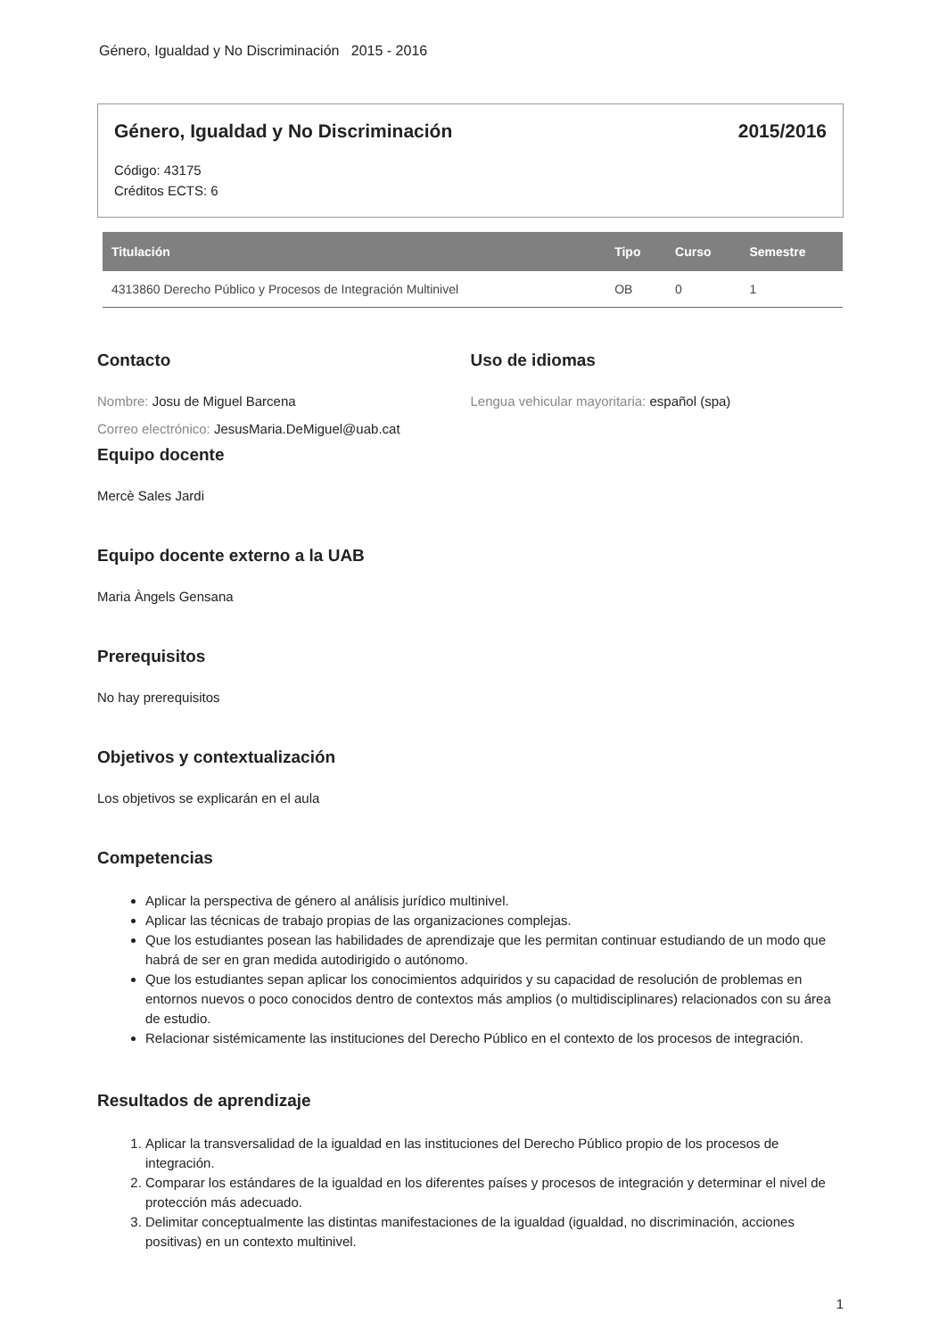Género, Igualdad y No Discriminación 2015 - 2016
Género, Igualdad y No Discriminación 2015/2016
Código: 43175
Créditos ECTS: 6
| Titulación | Tipo | Curso | Semestre |
| --- | --- | --- | --- |
| 4313860 Derecho Público y Procesos de Integración Multinivel | OB | 0 | 1 |
Contacto
Nombre: Josu de Miguel Barcena
Correo electrónico: JesusMaria.DeMiguel@uab.cat
Uso de idiomas
Lengua vehicular mayoritaria: español (spa)
Equipo docente
Mercè Sales Jardi
Equipo docente externo a la UAB
Maria Àngels Gensana
Prerequisitos
No hay prerequisitos
Objetivos y contextualización
Los objetivos se explicarán en el aula
Competencias
Aplicar la perspectiva de género al análisis jurídico multinivel.
Aplicar las técnicas de trabajo propias de las organizaciones complejas.
Que los estudiantes posean las habilidades de aprendizaje que les permitan continuar estudiando de un modo que habrá de ser en gran medida autodirigido o autónomo.
Que los estudiantes sepan aplicar los conocimientos adquiridos y su capacidad de resolución de problemas en entornos nuevos o poco conocidos dentro de contextos más amplios (o multidisciplinares) relacionados con su área de estudio.
Relacionar sistémicamente las instituciones del Derecho Público en el contexto de los procesos de integración.
Resultados de aprendizaje
1. Aplicar la transversalidad de la igualdad en las instituciones del Derecho Público propio de los procesos de integración.
2. Comparar los estándares de la igualdad en los diferentes países y procesos de integración y determinar el nivel de protección más adecuado.
3. Delimitar conceptualmente las distintas manifestaciones de la igualdad (igualdad, no discriminación, acciones positivas) en un contexto multinivel.
1